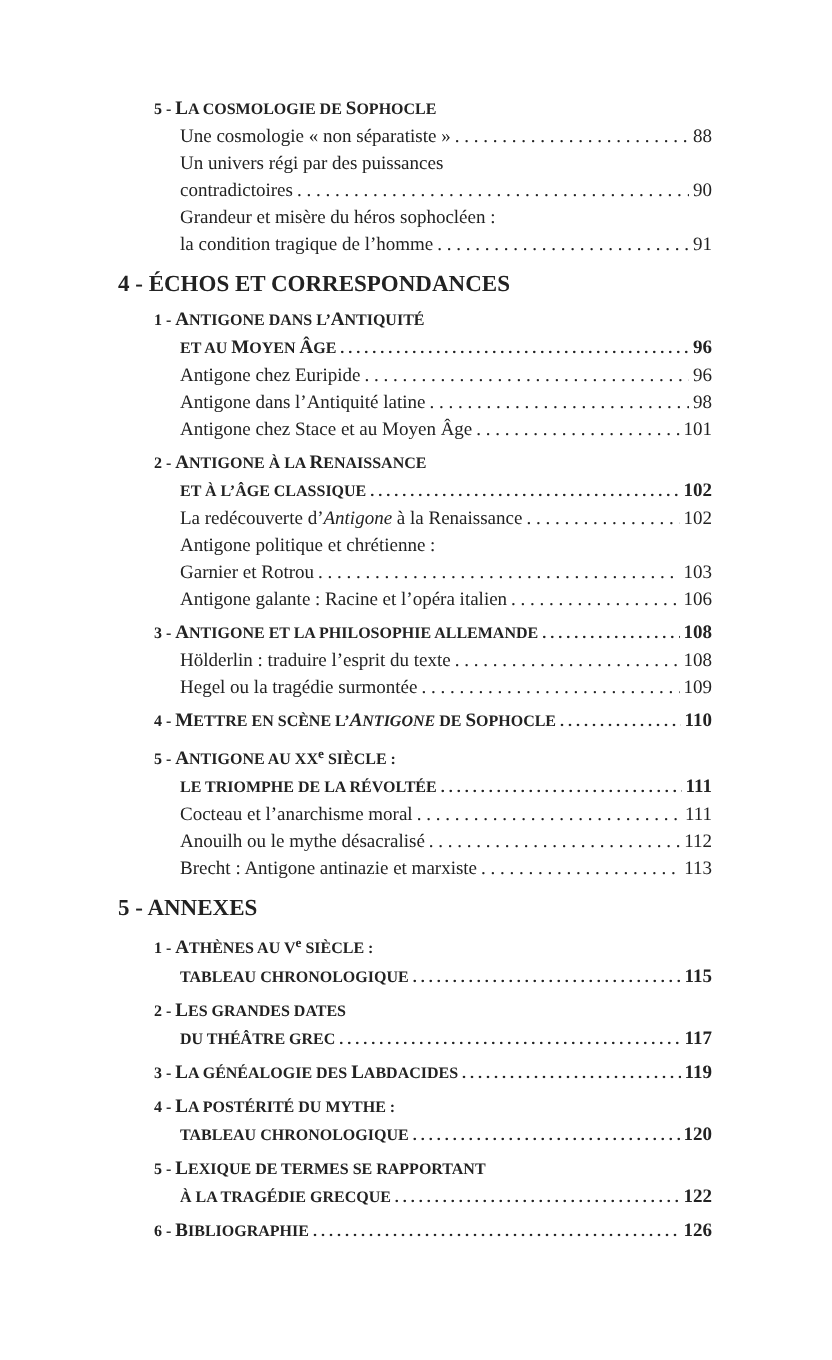5 - LA COSMOLOGIE DE SOPHOCLE
Une cosmologie « non séparatiste » 88
Un univers régi par des puissances
contradictoires 90
Grandeur et misère du héros sophocléen :
la condition tragique de l’homme 91
4 - ÉCHOS ET CORRESPONDANCES
1 - ANTIGONE DANS L’ANTIQUITÉ
ET AU MOYEN ÂGE 96
Antigone chez Euripide 96
Antigone dans l’Antiquité latine 98
Antigone chez Stace et au Moyen Âge 101
2 - ANTIGONE À LA RENAISSANCE
ET À L’ÂGE CLASSIQUE 102
La redécouverte d’Antigone à la Renaissance 102
Antigone politique et chrétienne :
Garnier et Rotrou 103
Antigone galante : Racine et l’opéra italien 106
3 - ANTIGONE ET LA PHILOSOPHIE ALLEMANDE 108
Hölderlin : traduire l’esprit du texte 108
Hegel ou la tragédie surmontée 109
4 - METTRE EN SCÈNE L’ANTIGONE DE SOPHOCLE 110
5 - ANTIGONE AU XX<sup>e</sup> SIÈCLE :
LE TRIOMPHE DE LA RÉVOLTÉE 111
Cocteau et l’anarchisme moral 111
Anouilh ou le mythe désacralisé 112
Brecht : Antigone antinazie et marxiste 113
5 - ANNEXES
1 - ATHÈNES AU V<sup>e</sup> SIÈCLE :
TABLEAU CHRONOLOGIQUE 115
2 - LES GRANDES DATES
DU THÉÂTRE GREC 117
3 - LA GÉNÉALOGIE DES LABDACIDES 119
4 - LA POSTÉRITÉ DU MYTHE :
TABLEAU CHRONOLOGIQUE 120
5 - LEXIQUE DE TERMES SE RAPPORTANT
À LA TRAGÉDIE GRECQUE 122
6 - BIBLIOGRAPHIE 126